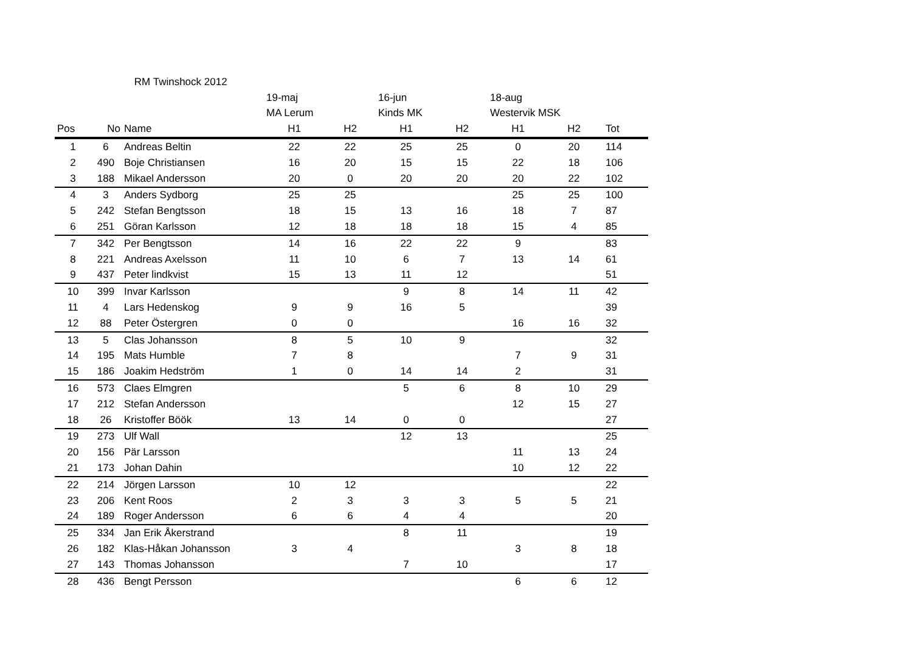| | RM Twinshock 2012 | | | | | | | | |
| | | | 19-maj | | 16-jun | | 18-aug | | |
| | | | MA Lerum | | Kinds MK | | Westervik MSK | | |
| Pos | No | Name | H1 | H2 | H1 | H2 | H1 | H2 | Tot |
| 1 | 6 | Andreas Beltin | 22 | 22 | 25 | 25 | 0 | 20 | 114 |
| 2 | 490 | Boje Christiansen | 16 | 20 | 15 | 15 | 22 | 18 | 106 |
| 3 | 188 | Mikael Andersson | 20 | 0 | 20 | 20 | 20 | 22 | 102 |
| 4 | 3 | Anders Sydborg | 25 | 25 | | | 25 | 25 | 100 |
| 5 | 242 | Stefan Bengtsson | 18 | 15 | 13 | 16 | 18 | 7 | 87 |
| 6 | 251 | Göran Karlsson | 12 | 18 | 18 | 18 | 15 | 4 | 85 |
| 7 | 342 | Per Bengtsson | 14 | 16 | 22 | 22 | 9 | | 83 |
| 8 | 221 | Andreas Axelsson | 11 | 10 | 6 | 7 | 13 | 14 | 61 |
| 9 | 437 | Peter lindkvist | 15 | 13 | 11 | 12 | | | 51 |
| 10 | 399 | Invar Karlsson | | | 9 | 8 | 14 | 11 | 42 |
| 11 | 4 | Lars Hedenskog | 9 | 9 | 16 | 5 | | | 39 |
| 12 | 88 | Peter Östergren | 0 | 0 | | | 16 | 16 | 32 |
| 13 | 5 | Clas Johansson | 8 | 5 | 10 | 9 | | | 32 |
| 14 | 195 | Mats Humble | 7 | 8 | | | 7 | 9 | 31 |
| 15 | 186 | Joakim Hedström | 1 | 0 | 14 | 14 | 2 | | 31 |
| 16 | 573 | Claes Elmgren | | | 5 | 6 | 8 | 10 | 29 |
| 17 | 212 | Stefan Andersson | | | | | 12 | 15 | 27 |
| 18 | 26 | Kristoffer Böök | 13 | 14 | 0 | 0 | | | 27 |
| 19 | 273 | Ulf Wall | | | 12 | 13 | | | 25 |
| 20 | 156 | Pär Larsson | | | | | 11 | 13 | 24 |
| 21 | 173 | Johan Dahin | | | | | 10 | 12 | 22 |
| 22 | 214 | Jörgen Larsson | 10 | 12 | | | | | 22 |
| 23 | 206 | Kent Roos | 2 | 3 | 3 | 3 | 5 | 5 | 21 |
| 24 | 189 | Roger Andersson | 6 | 6 | 4 | 4 | | | 20 |
| 25 | 334 | Jan Erik Åkerstrand | | | 8 | 11 | | | 19 |
| 26 | 182 | Klas-Håkan Johansson | 3 | 4 | | | 3 | 8 | 18 |
| 27 | 143 | Thomas Johansson | | | 7 | 10 | | | 17 |
| 28 | 436 | Bengt Persson | | | | | 6 | 6 | 12 |